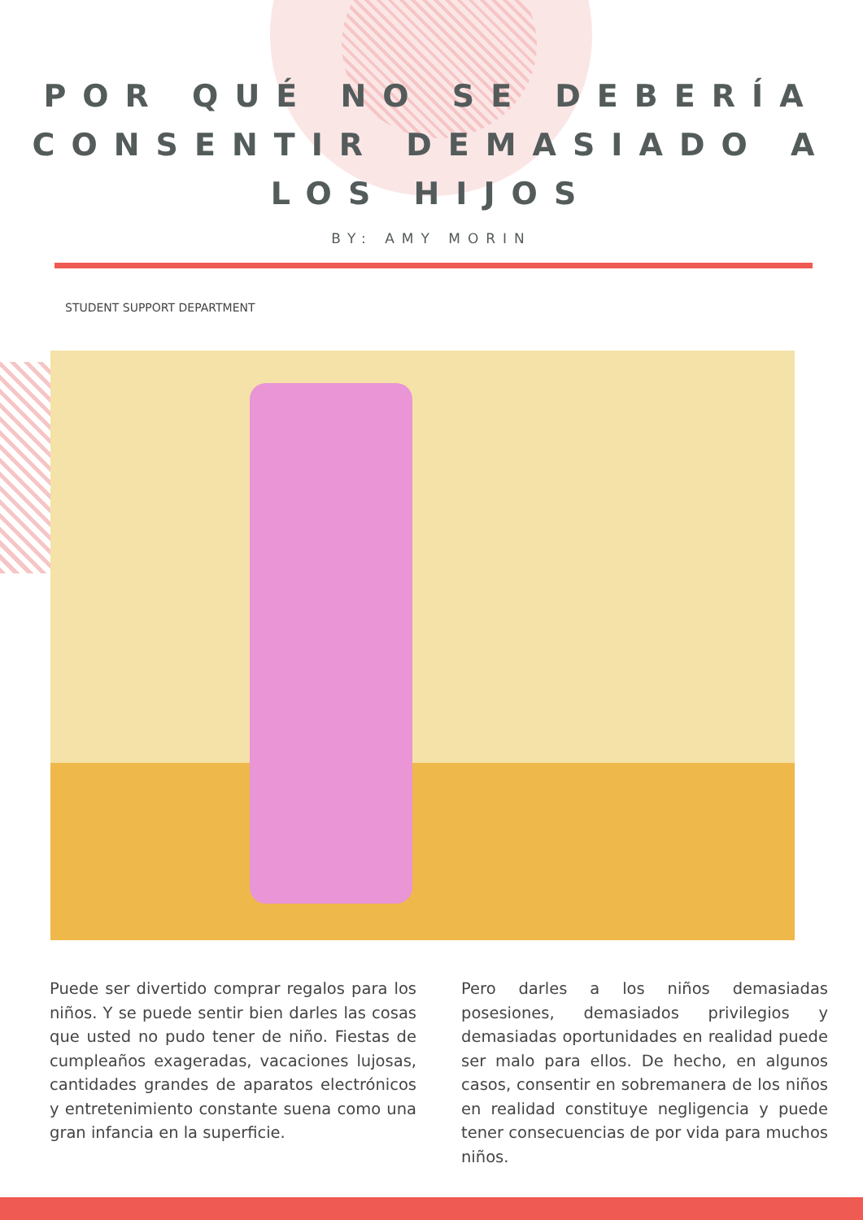POR QUÉ NO SE DEBERÍA CONSENTIR DEMASIADO A LOS HIJOS
BY: AMY MORIN
STUDENT SUPPORT DEPARTMENT
Puede ser divertido comprar regalos para los niños. Y se puede sentir bien darles las cosas que usted no pudo tener de niño. Fiestas de cumpleaños exageradas, vacaciones lujosas, cantidades grandes de aparatos electrónicos y entretenimiento constante suena como una gran infancia en la superficie.
Pero darles a los niños demasiadas posesiones, demasiados privilegios y demasiadas oportunidades en realidad puede ser malo para ellos. De hecho, en algunos casos, consentir en sobremanera de los niños en realidad constituye negligencia y puede tener consecuencias de por vida para muchos niños.